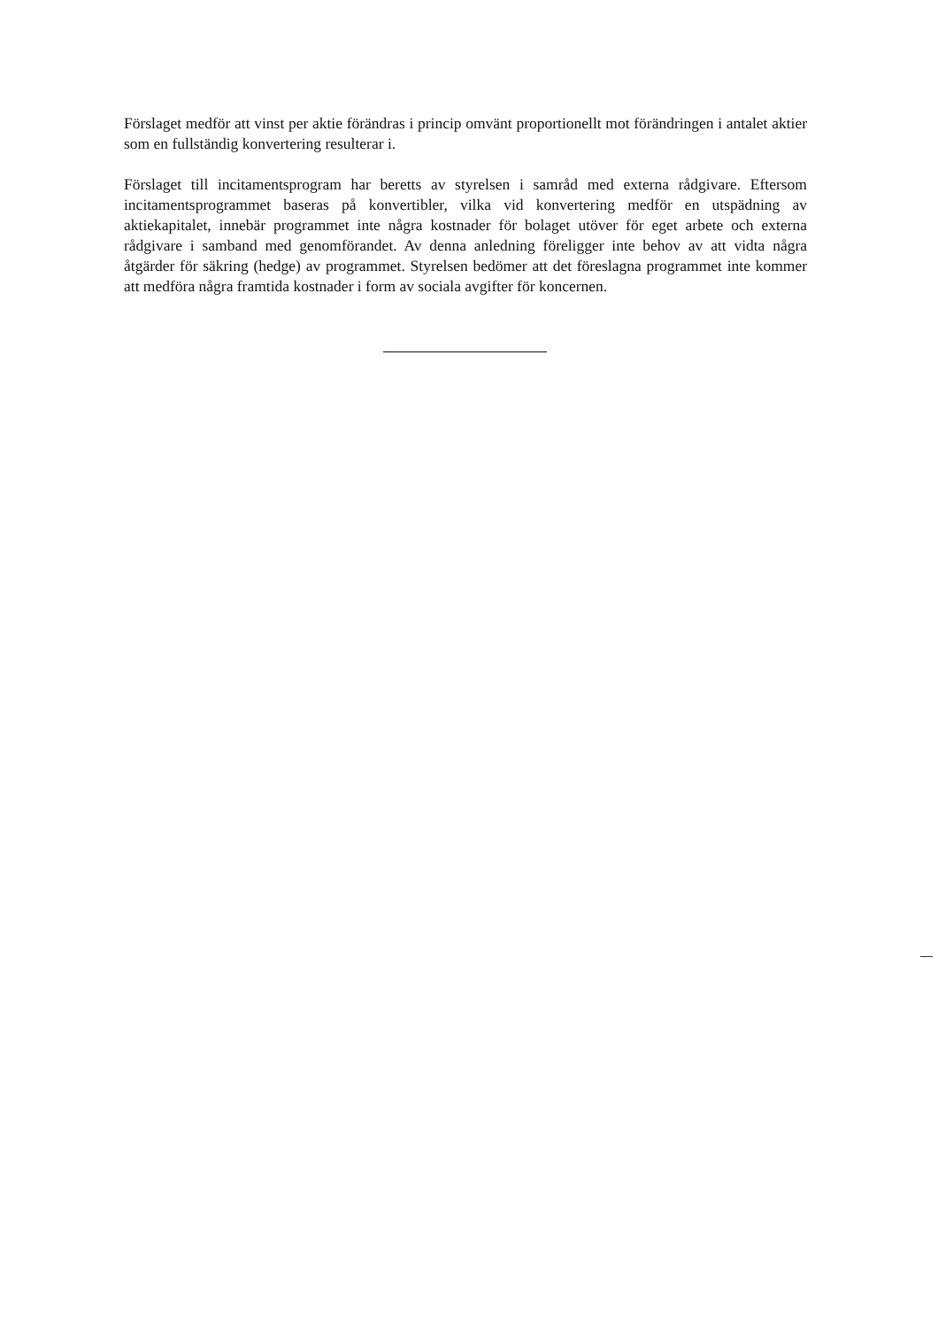Förslaget medför att vinst per aktie förändras i princip omvänt proportionellt mot förändringen i antalet aktier som en fullständig konvertering resulterar i.
Förslaget till incitamentsprogram har beretts av styrelsen i samråd med externa rådgivare. Eftersom incitamentsprogrammet baseras på konvertibler, vilka vid konvertering medför en utspädning av aktiekapitalet, innebär programmet inte några kostnader för bolaget utöver för eget arbete och externa rådgivare i samband med genomförandet. Av denna anledning föreligger inte behov av att vidta några åtgärder för säkring (hedge) av programmet. Styrelsen bedömer att det föreslagna programmet inte kommer att medföra några framtida kostnader i form av sociala avgifter för koncernen.